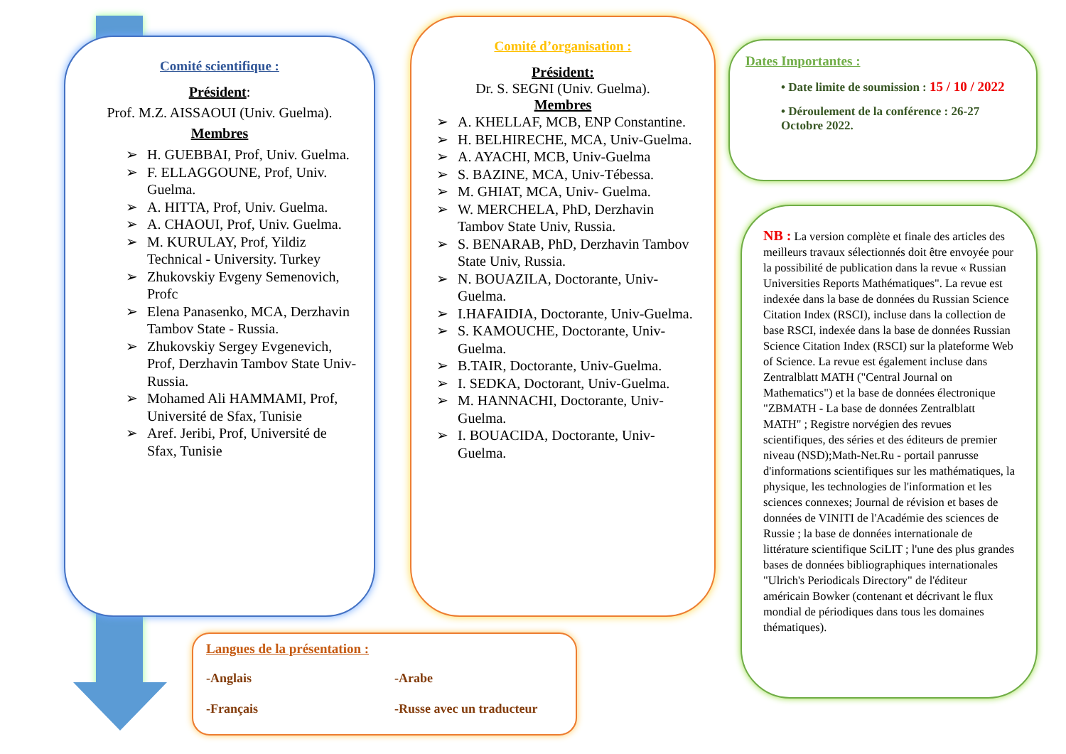Comité scientifique :
Président:
Prof. M.Z. AISSAOUI (Univ. Guelma).
Membres
➢ H. GUEBBAI, Prof, Univ. Guelma.
➢ F. ELLAGGOUNE, Prof, Univ. Guelma.
➢ A. HITTA, Prof, Univ. Guelma.
➢ A. CHAOUI, Prof, Univ. Guelma.
➢ M. KURULAY, Prof, Yildiz Technical - University. Turkey
➢ Zhukovskiy Evgeny Semenovich, Profc
➢ Elena Panasenko, MCA, Derzhavin Tambov State - Russia.
➢ Zhukovskiy Sergey Evgenevich, Prof, Derzhavin Tambov State Univ-Russia.
➢ Mohamed Ali HAMMAMI, Prof, Université de Sfax, Tunisie
➢ Aref. Jeribi, Prof, Université de Sfax, Tunisie
Comité d’organisation :
Président:
Dr. S. SEGNI (Univ. Guelma).
Membres
➢ A. KHELLAF, MCB, ENP Constantine.
➢ H. BELHIRECHE, MCA, Univ-Guelma.
➢ A. AYACHI, MCB, Univ-Guelma
➢ S. BAZINE, MCA, Univ-Tébessa.
➢ M. GHIAT, MCA, Univ- Guelma.
➢ W. MERCHELA, PhD, Derzhavin Tambov State Univ, Russia.
➢ S. BENARAB, PhD, Derzhavin Tambov State Univ, Russia.
➢ N. BOUAZILA, Doctorante, Univ- Guelma.
➢ I.HAFAIDIA, Doctorante, Univ-Guelma.
➢ S. KAMOUCHE, Doctorante, Univ- Guelma.
➢ B.TAIR, Doctorante, Univ-Guelma.
➢ I. SEDKA, Doctorant, Univ-Guelma.
➢ M. HANNACHI, Doctorante, Univ- Guelma.
➢ I. BOUACIDA, Doctorante, Univ- Guelma.
Dates Importantes :
• Date limite de soumission : 15 / 10 / 2022
• Déroulement de la conférence : 26-27 Octobre 2022.
NB : La version complète et finale des articles des meilleurs travaux sélectionnés doit être envoyée pour la possibilité de publication dans la revue « Russian Universities Reports Mathématiques". La revue est indexée dans la base de données du Russian Science Citation Index (RSCI), incluse dans la collection de base RSCI, indexée dans la base de données Russian Science Citation Index (RSCI) sur la plateforme Web of Science. La revue est également incluse dans Zentralblatt MATH ("Central Journal on Mathematics") et la base de données électronique "ZBMATH - La base de données Zentralblatt MATH" ; Registre norvégien des revues scientifiques, des séries et des éditeurs de premier niveau (NSD);Math-Net.Ru - portail panrusse d'informations scientifiques sur les mathématiques, la physique, les technologies de l'information et les sciences connexes; Journal de révision et bases de données de VINITI de l'Académie des sciences de Russie ; la base de données internationale de littérature scientifique SciLIT ; l'une des plus grandes bases de données bibliographiques internationales "Ulrich's Periodicals Directory" de l'éditeur américain Bowker (contenant et décrivant le flux mondial de périodiques dans tous les domaines thématiques).
Langues de la présentation :
-Anglais
-Arabe
-Français
-Russe avec un traducteur